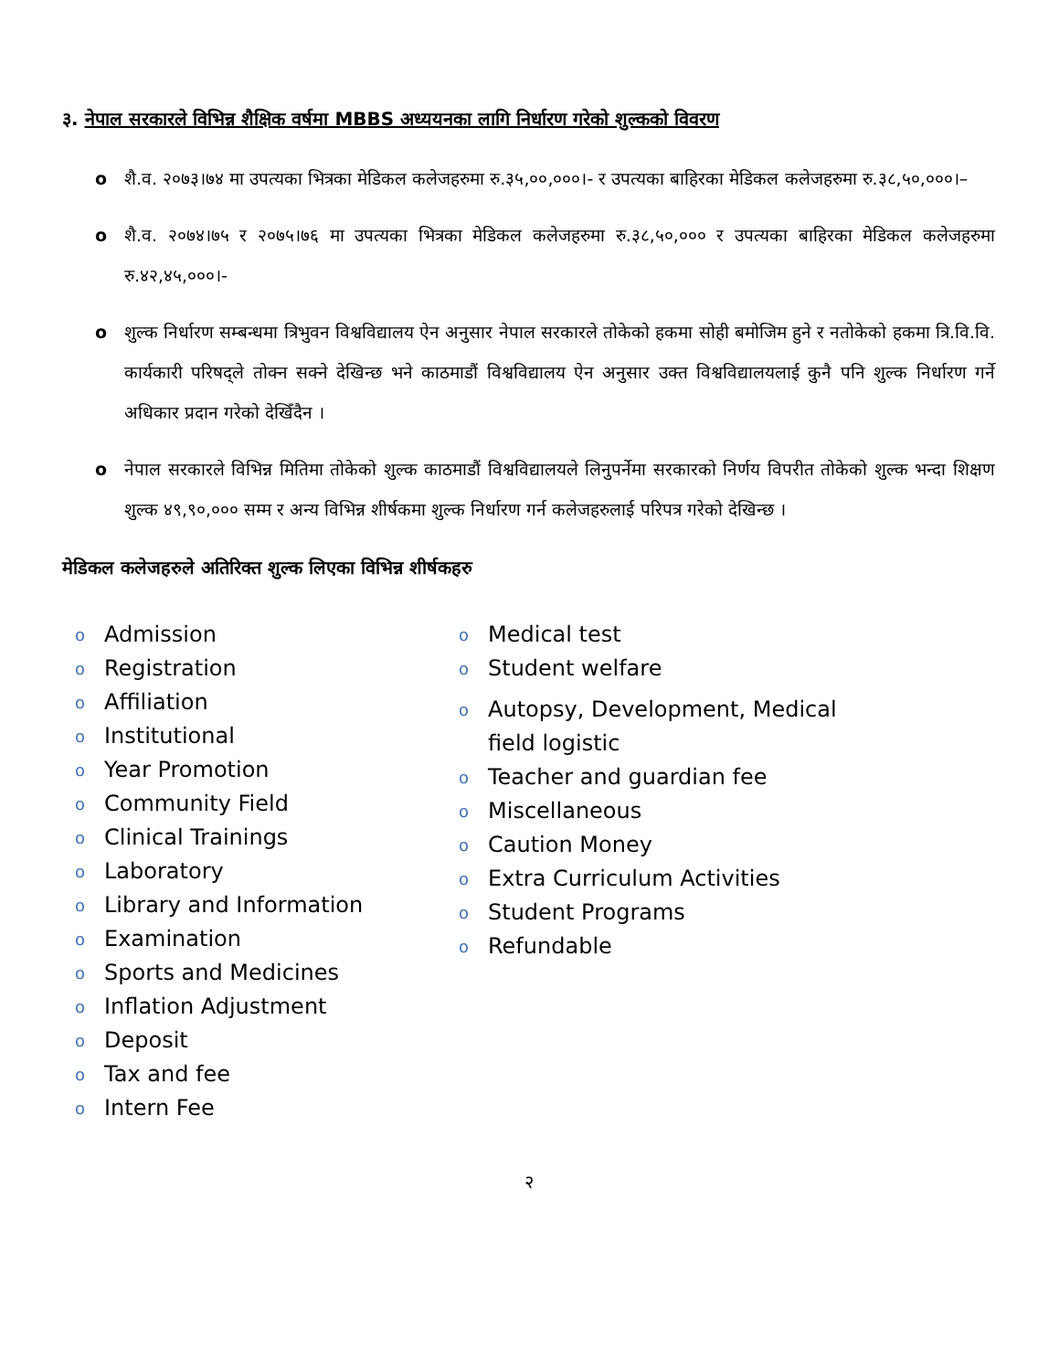३. नेपाल सरकारले विभिन्न शैक्षिक वर्षमा MBBS अध्ययनका लागि निर्धारण गरेको शुल्कको विवरण
o शै.व. २०७३।७४ मा उपत्यका भित्रका मेडिकल कलेजहरुमा रु.३५,००,०००।- र उपत्यका बाहिरका मेडिकल कलेजहरुमा रु.३८,५०,०००।–
o शै.व. २०७४।७५ र २०७५।७६ मा उपत्यका भित्रका मेडिकल कलेजहरुमा रु.३८,५०,००० र उपत्यका बाहिरका मेडिकल कलेजहरुमा रु.४२,४५,०००।-
o शुल्क निर्धारण सम्बन्धमा त्रिभुवन विश्वविद्यालय ऐन अनुसार नेपाल सरकारले तोकेको हकमा सोही बमोजिम हुने र नतोकेको हकमा त्रि.वि.वि. कार्यकारी परिषद्ले तोक्न सक्ने देखिन्छ भने काठमाडौं विश्वविद्यालय ऐन अनुसार उक्त विश्वविद्यालयलाई कुनै पनि शुल्क निर्धारण गर्ने अधिकार प्रदान गरेको देखिँदैन ।
o नेपाल सरकारले विभिन्न मितिमा तोकेको शुल्क काठमाडौं विश्वविद्यालयले लिनुपर्नेमा सरकारको निर्णय विपरीत तोकेको शुल्क भन्दा शिक्षण शुल्क ४९,९०,००० सम्म र अन्य विभिन्न शीर्षकमा शुल्क निर्धारण गर्न कलेजहरुलाई परिपत्र गरेको देखिन्छ ।
मेडिकल कलेजहरुले अतिरिक्त शुल्क लिएका विभिन्न शीर्षकहरु
o Admission
o Registration
o Affiliation
o Institutional
o Year Promotion
o Community Field
o Clinical Trainings
o Laboratory
o Library and Information
o Examination
o Sports and Medicines
o Inflation Adjustment
o Deposit
o Tax and fee
o Intern Fee
o Medical test
o Student welfare
o Autopsy, Development, Medical field logistic
o Teacher and guardian fee
o Miscellaneous
o Caution Money
o Extra Curriculum Activities
o Student Programs
o Refundable
२